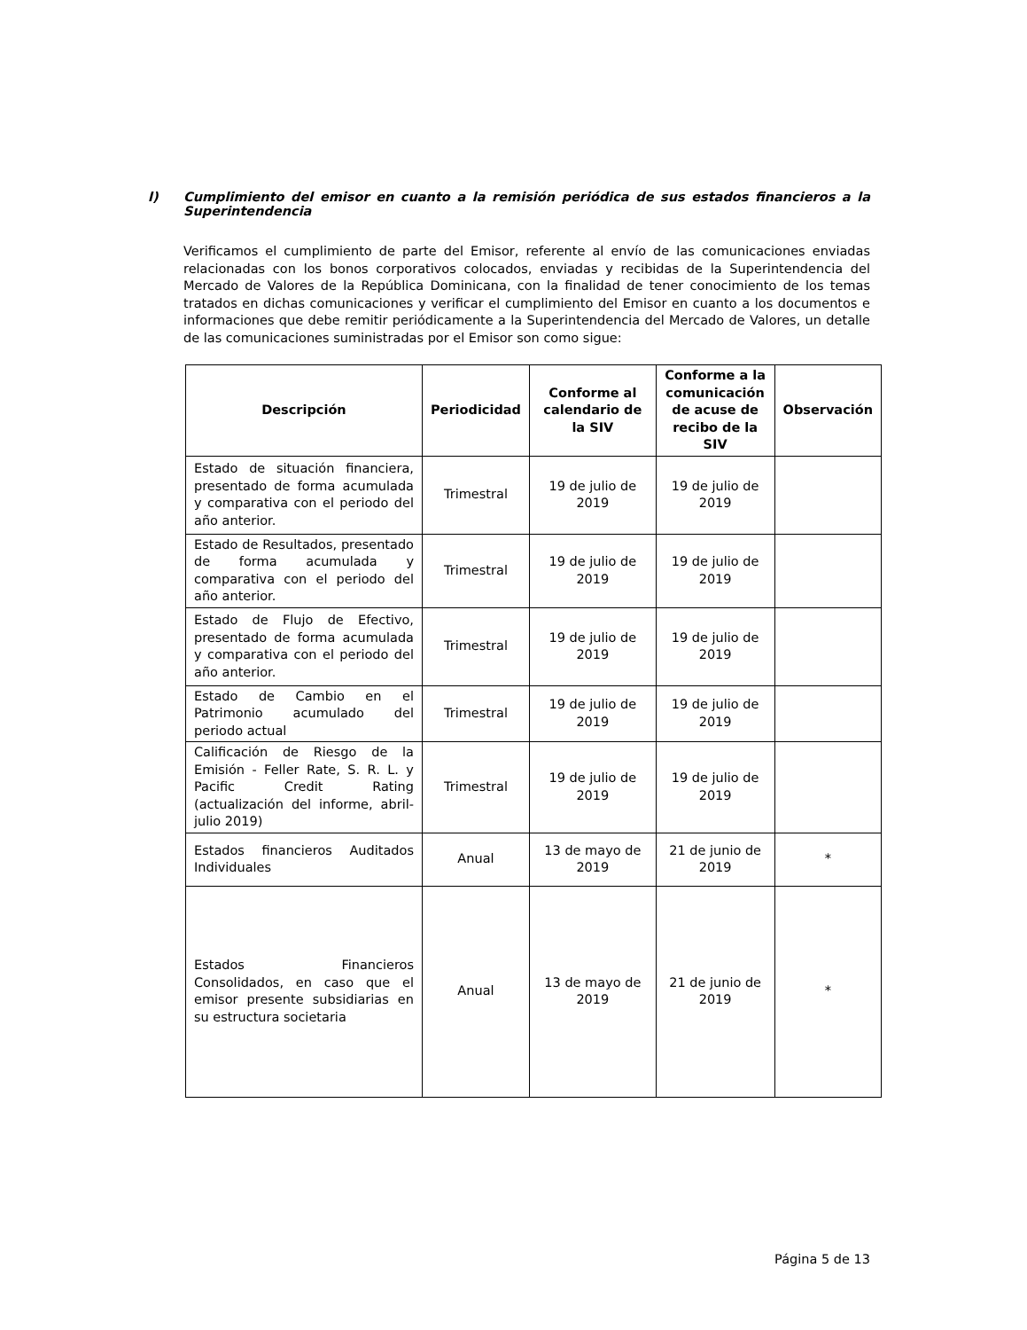l) Cumplimiento del emisor en cuanto a la remisión periódica de sus estados financieros a la Superintendencia
Verificamos el cumplimiento de parte del Emisor, referente al envío de las comunicaciones enviadas relacionadas con los bonos corporativos colocados, enviadas y recibidas de la Superintendencia del Mercado de Valores de la República Dominicana, con la finalidad de tener conocimiento de los temas tratados en dichas comunicaciones y verificar el cumplimiento del Emisor en cuanto a los documentos e informaciones que debe remitir periódicamente a la Superintendencia del Mercado de Valores, un detalle de las comunicaciones suministradas por el Emisor son como sigue:
| Descripción | Periodicidad | Conforme al calendario de la SIV | Conforme a la comunicación de acuse de recibo de la SIV | Observación |
| --- | --- | --- | --- | --- |
| Estado de situación financiera, presentado de forma acumulada y comparativa con el periodo del año anterior. | Trimestral | 19 de julio de 2019 | 19 de julio de 2019 | |
| Estado de Resultados, presentado de forma acumulada y comparativa con el periodo del año anterior. | Trimestral | 19 de julio de 2019 | 19 de julio de 2019 | |
| Estado de Flujo de Efectivo, presentado de forma acumulada y comparativa con el periodo del año anterior. | Trimestral | 19 de julio de 2019 | 19 de julio de 2019 | |
| Estado de Cambio en el Patrimonio acumulado del periodo actual | Trimestral | 19 de julio de 2019 | 19 de julio de 2019 | |
| Calificación de Riesgo de la Emisión - Feller Rate, S. R. L. y Pacific Credit Rating (actualización del informe, abril- julio 2019) | Trimestral | 19 de julio de 2019 | 19 de julio de 2019 | |
| Estados financieros Auditados Individuales | Anual | 13 de mayo de 2019 | 21 de junio de 2019 | * |
| Estados Financieros Consolidados, en caso que el emisor presente subsidiarias en su estructura societaria | Anual | 13 de mayo de 2019 | 21 de junio de 2019 | * |
Página 5 de 13